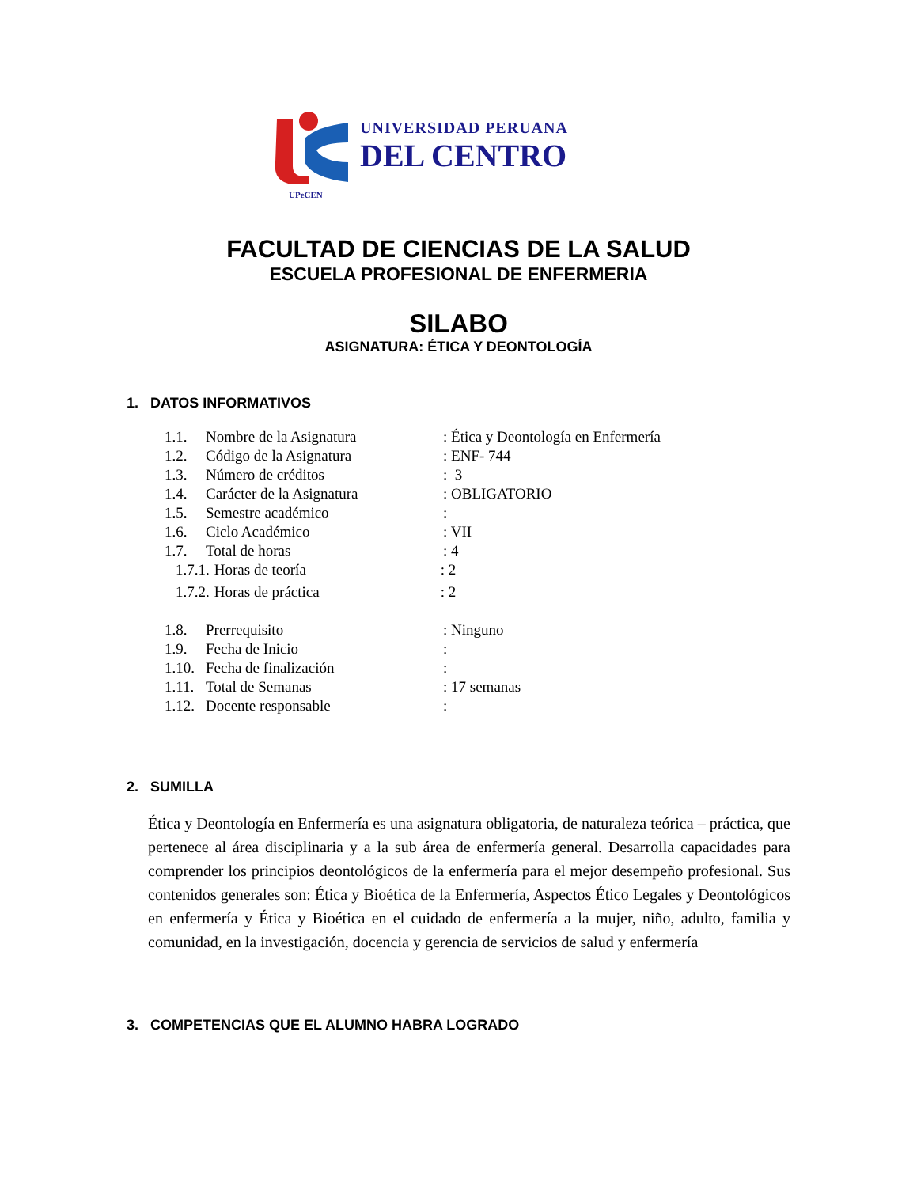UNIVERSIDAD PERUANA
DEL CENTRO
UPeCEN
FACULTAD DE CIENCIAS DE LA SALUD
ESCUELA PROFESIONAL DE ENFERMERIA
SILABO
ASIGNATURA: ÉTICA Y DEONTOLOGÍA
1. DATOS INFORMATIVOS
1.1. Nombre de la Asignatura: Ética y Deontología en Enfermería
1.2. Código de la Asignatura: ENF- 744
1.3. Número de créditos: 3
1.4. Carácter de la Asignatura: OBLIGATORIO
1.5. Semestre académico:
1.6. Ciclo Académico: VII
1.7. Total de horas: 4
1.7.1. Horas de teoría: 2
1.7.2. Horas de práctica: 2
1.8. Prerrequisito: Ninguno
1.9. Fecha de Inicio:
1.10. Fecha de finalización:
1.11. Total de Semanas: 17 semanas
1.12. Docente responsable:
2. SUMILLA
Ética y Deontología en Enfermería es una asignatura obligatoria, de naturaleza teórica – práctica, que pertenece al área disciplinaria y a la sub área de enfermería general. Desarrolla capacidades para comprender los principios deontológicos de la enfermería para el mejor desempeño profesional. Sus contenidos generales son: Ética y Bioética de la Enfermería, Aspectos Ético Legales y Deontológicos en enfermería y Ética y Bioética en el cuidado de enfermería a la mujer, niño, adulto, familia y comunidad, en la investigación, docencia y gerencia de servicios de salud y enfermería
3. COMPETENCIAS QUE EL ALUMNO HABRA LOGRADO